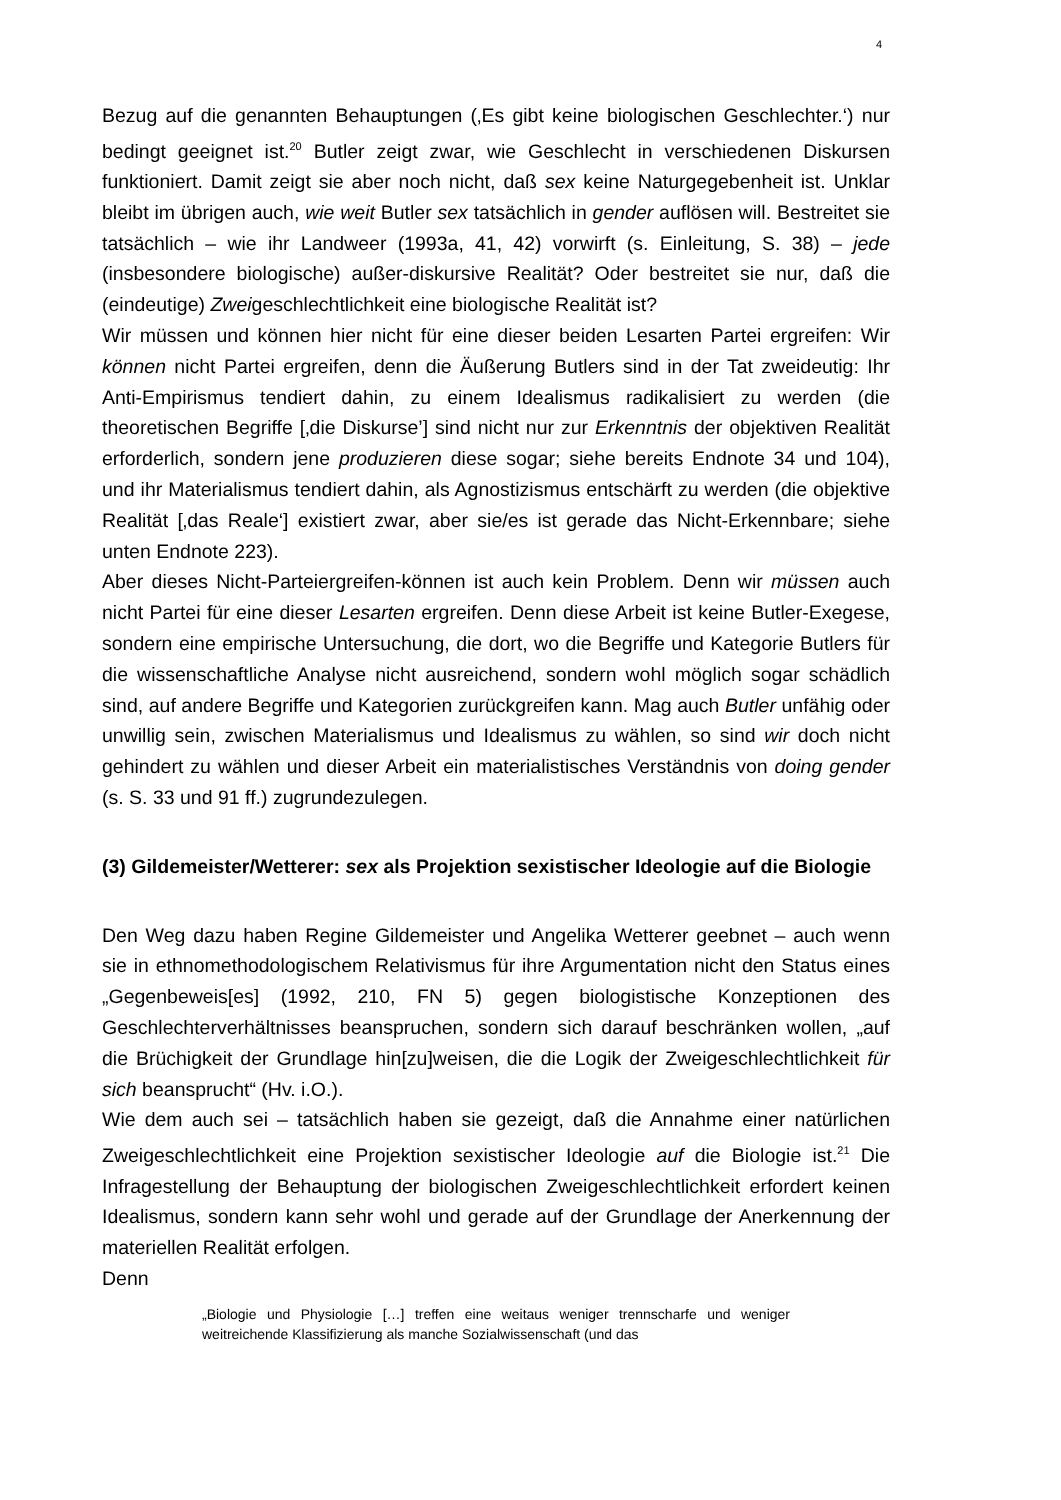4
Bezug auf die genannten Behauptungen (‚Es gibt keine biologischen Geschlechter.‘) nur bedingt geeignet ist.<sup>20</sup> Butler zeigt zwar, wie Geschlecht in verschiedenen Diskursen funktioniert. Damit zeigt sie aber noch nicht, daß sex keine Naturgegebenheit ist. Unklar bleibt im übrigen auch, wie weit Butler sex tatsächlich in gender auflösen will. Bestreitet sie tatsächlich – wie ihr Landweer (1993a, 41, 42) vorwirft (s. Einleitung, S. 38) – jede (insbesondere biologische) außer-diskursive Realität? Oder bestreitet sie nur, daß die (eindeutige) Zweigeschlechtlichkeit eine biologische Realität ist?
Wir müssen und können hier nicht für eine dieser beiden Lesarten Partei ergreifen: Wir können nicht Partei ergreifen, denn die Äußerung Butlers sind in der Tat zweideutig: Ihr Anti-Empirismus tendiert dahin, zu einem Idealismus radikalisiert zu werden (die theoretischen Begriffe [‚die Diskurse’] sind nicht nur zur Erkenntnis der objektiven Realität erforderlich, sondern jene produzieren diese sogar; siehe bereits Endnote 34 und 104), und ihr Materialismus tendiert dahin, als Agnostizismus entschärft zu werden (die objektive Realität [‚das Reale‘] existiert zwar, aber sie/es ist gerade das Nicht-Erkennbare; siehe unten Endnote 223).
Aber dieses Nicht-Parteiergreifen-können ist auch kein Problem. Denn wir müssen auch nicht Partei für eine dieser Lesarten ergreifen. Denn diese Arbeit ist keine Butler-Exegese, sondern eine empirische Untersuchung, die dort, wo die Begriffe und Kategorie Butlers für die wissenschaftliche Analyse nicht ausreichend, sondern wohl möglich sogar schädlich sind, auf andere Begriffe und Kategorien zurückgreifen kann. Mag auch Butler unfähig oder unwillig sein, zwischen Materialismus und Idealismus zu wählen, so sind wir doch nicht gehindert zu wählen und dieser Arbeit ein materialistisches Verständnis von doing gender (s. S. 33 und 91 ff.) zugrundezulegen.
(3) Gildemeister/Wetterer: sex als Projektion sexistischer Ideologie auf die Biologie
Den Weg dazu haben Regine Gildemeister und Angelika Wetterer geebnet – auch wenn sie in ethnomethodologischem Relativismus für ihre Argumentation nicht den Status eines „Gegenbeweis[es] (1992, 210, FN 5) gegen biologistische Konzeptionen des Geschlechterverhältnisses beanspruchen, sondern sich darauf beschränken wollen, „auf die Brüchigkeit der Grundlage hin[zu]weisen, die die Logik der Zweigeschlechtlichkeit für sich beansprucht“ (Hv. i.O.).
Wie dem auch sei – tatsächlich haben sie gezeigt, daß die Annahme einer natürlichen Zweigeschlechtlichkeit eine Projektion sexistischer Ideologie auf die Biologie ist.<sup>21</sup> Die Infragestellung der Behauptung der biologischen Zweigeschlechtlichkeit erfordert keinen Idealismus, sondern kann sehr wohl und gerade auf der Grundlage der Anerkennung der materiellen Realität erfolgen.
Denn
„Biologie und Physiologie […] treffen eine weitaus weniger trennscharfe und weniger weitreichende Klassifizierung als manche Sozialwissenschaft (und das